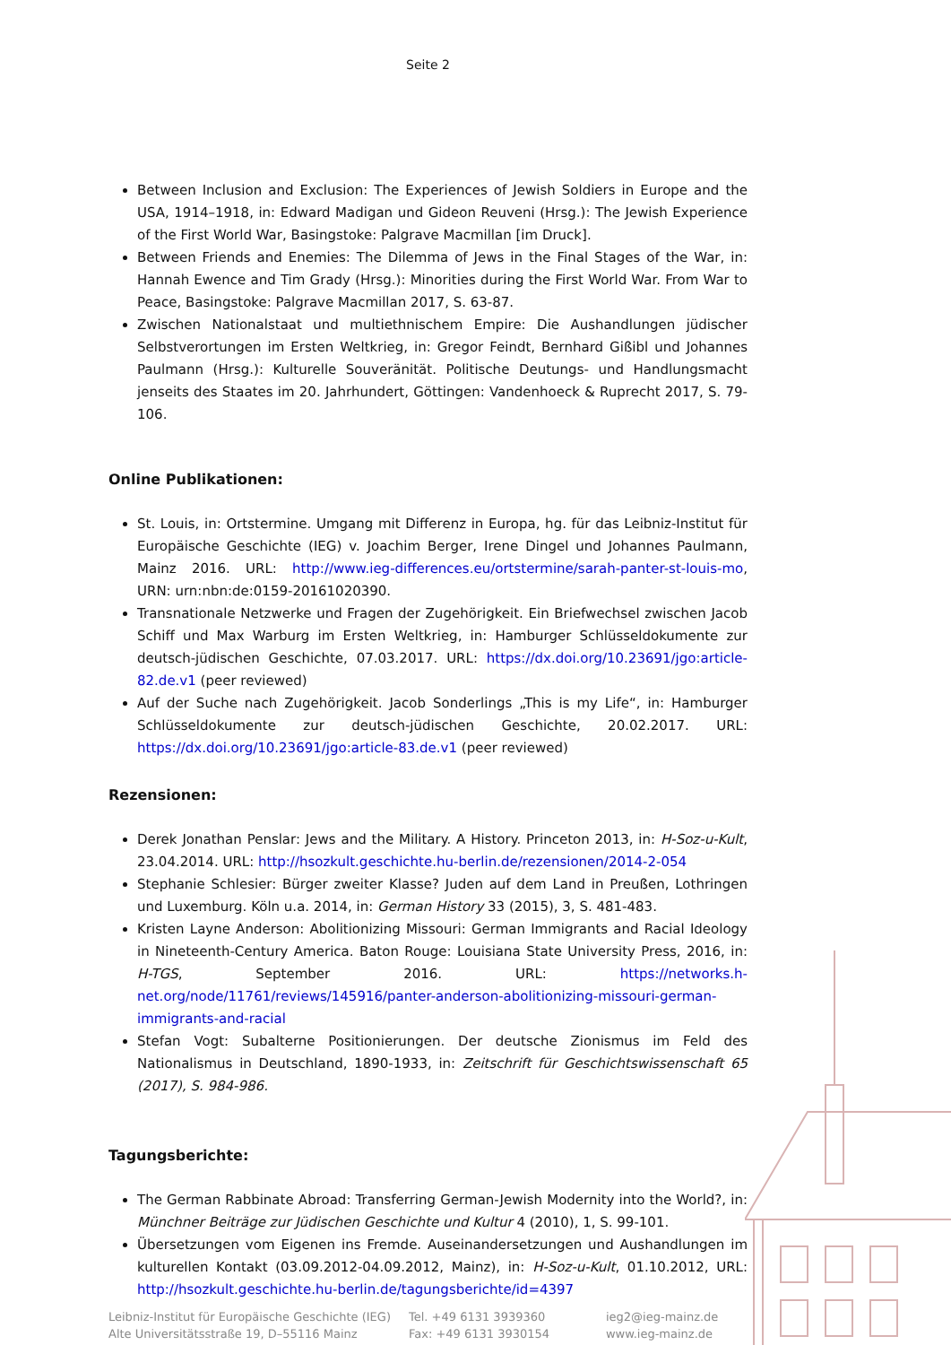Seite 2
Between Inclusion and Exclusion: The Experiences of Jewish Soldiers in Europe and the USA, 1914–1918, in: Edward Madigan und Gideon Reuveni (Hrsg.): The Jewish Experience of the First World War, Basingstoke: Palgrave Macmillan [im Druck].
Between Friends and Enemies: The Dilemma of Jews in the Final Stages of the War, in: Hannah Ewence and Tim Grady (Hrsg.): Minorities during the First World War. From War to Peace, Basingstoke: Palgrave Macmillan 2017, S. 63-87.
Zwischen Nationalstaat und multiethnischem Empire: Die Aushandlungen jüdischer Selbstverortungen im Ersten Weltkrieg, in: Gregor Feindt, Bernhard Gißibl und Johannes Paulmann (Hrsg.): Kulturelle Souveränität. Politische Deutungs- und Handlungsmacht jenseits des Staates im 20. Jahrhundert, Göttingen: Vandenhoeck & Ruprecht 2017, S. 79-106.
Online Publikationen:
St. Louis, in: Ortstermine. Umgang mit Differenz in Europa, hg. für das Leibniz-Institut für Europäische Geschichte (IEG) v. Joachim Berger, Irene Dingel und Johannes Paulmann, Mainz 2016. URL: http://www.ieg-differences.eu/ortstermine/sarah-panter-st-louis-mo, URN: urn:nbn:de:0159-20161020390.
Transnationale Netzwerke und Fragen der Zugehörigkeit. Ein Briefwechsel zwischen Jacob Schiff und Max Warburg im Ersten Weltkrieg, in: Hamburger Schlüsseldokumente zur deutsch-jüdischen Geschichte, 07.03.2017. URL: https://dx.doi.org/10.23691/jgo:article-82.de.v1 (peer reviewed)
Auf der Suche nach Zugehörigkeit. Jacob Sonderlings „This is my Life“, in: Hamburger Schlüsseldokumente zur deutsch-jüdischen Geschichte, 20.02.2017. URL: https://dx.doi.org/10.23691/jgo:article-83.de.v1 (peer reviewed)
Rezensionen:
Derek Jonathan Penslar: Jews and the Military. A History. Princeton 2013, in: H-Soz-u-Kult, 23.04.2014. URL: http://hsozkult.geschichte.hu-berlin.de/rezensionen/2014-2-054
Stephanie Schlesier: Bürger zweiter Klasse? Juden auf dem Land in Preußen, Lothringen und Luxemburg. Köln u.a. 2014, in: German History 33 (2015), 3, S. 481-483.
Kristen Layne Anderson: Abolitionizing Missouri: German Immigrants and Racial Ideology in Nineteenth-Century America. Baton Rouge: Louisiana State University Press, 2016, in: H-TGS, September 2016. URL: https://networks.h-net.org/node/11761/reviews/145916/panter-anderson-abolitionizing-missouri-german-immigrants-and-racial
Stefan Vogt: Subalterne Positionierungen. Der deutsche Zionismus im Feld des Nationalismus in Deutschland, 1890-1933, in: Zeitschrift für Geschichtswissenschaft 65 (2017), S. 984-986.
Tagungsberichte:
The German Rabbinate Abroad: Transferring German-Jewish Modernity into the World?, in: Münchner Beiträge zur Jüdischen Geschichte und Kultur 4 (2010), 1, S. 99-101.
Übersetzungen vom Eigenen ins Fremde. Auseinandersetzungen und Aushandlungen im kulturellen Kontakt (03.09.2012-04.09.2012, Mainz), in: H-Soz-u-Kult, 01.10.2012, URL: http://hsozkult.geschichte.hu-berlin.de/tagungsberichte/id=4397
Leibniz-Institut für Europäische Geschichte (IEG)
Alte Universitätsstraße 19, D–55116 Mainz
Tel. +49 6131 3939360
Fax: +49 6131 3930154
ieg2@ieg-mainz.de
www.ieg-mainz.de